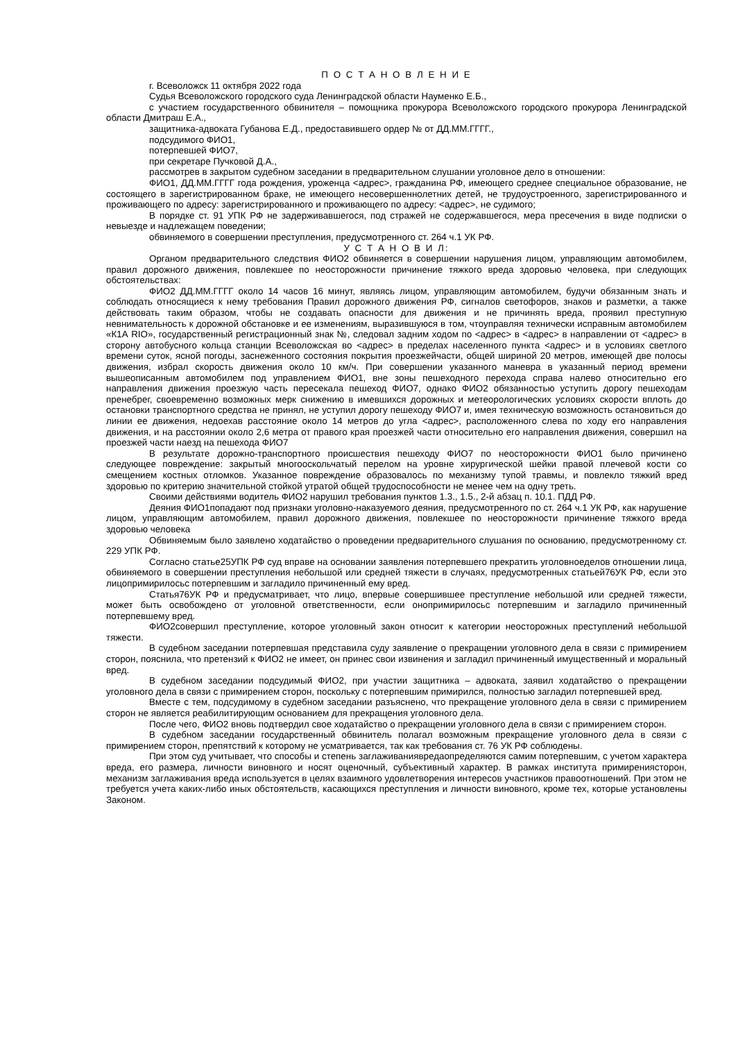П О С Т А Н О В Л Е Н И Е
г. Всеволожск 11 октября 2022 года
Судья Всеволожского городского суда Ленинградской области Науменко Е.Б.,
с участием государственного обвинителя – помощника прокурора Всеволожского городского прокурора Ленинградской области Дмитраш Е.А.,
защитника-адвоката Губанова Е.Д., предоставившего ордер № от ДД.ММ.ГГГГ.,
подсудимого ФИО1,
потерпевшей ФИО7,
при секретаре Пучковой Д.А.,
рассмотрев в закрытом судебном заседании в предварительном слушании уголовное дело в отношении:
ФИО1, ДД.ММ.ГГГГ года рождения, уроженца <адрес>, гражданина РФ, имеющего среднее специальное образование, не состоящего в зарегистрированном браке, не имеющего несовершеннолетних детей, не трудоустроенного, зарегистрированного и проживающего по адресу: зарегистрированного и проживающего по адресу: <адрес>, не судимого;
В порядке ст. 91 УПК РФ не задерживавшегося, под стражей не содержавшегося, мера пресечения в виде подписки о невыезде и надлежащем поведении;
обвиняемого в совершении преступления, предусмотренного ст. 264 ч.1 УК РФ.
У С Т А Н О В И Л:
Органом предварительного следствия ФИО2 обвиняется в совершении нарушения лицом, управляющим автомобилем, правил дорожного движения, повлекшее по неосторожности причинение тяжкого вреда здоровью человека, при следующих обстоятельствах:
ФИО2 ДД.ММ.ГГГГ около 14 часов 16 минут, являясь лицом, управляющим автомобилем, будучи обязанным знать и соблюдать относящиеся к нему требования Правил дорожного движения РФ, сигналов светофоров, знаков и разметки, а также действовать таким образом, чтобы не создавать опасности для движения и не причинять вреда, проявил преступную невнимательность к дорожной обстановке и ее изменениям, выразившуюся в том, чтоуправляя технически исправным автомобилем «К1А RIO», государственный регистрационный знак №, следовал задним ходом по <адрес> в <адрес> в направлении от <адрес> в сторону автобусного кольца станции Всеволожская во <адрес> в пределах населенного пункта <адрес> и в условиях светлого времени суток, ясной погоды, заснеженного состояния покрытия проезжейчасти, общей шириной 20 метров, имеющей две полосы движения, избрал скорость движения около 10 км/ч. При совершении указанного маневра в указанный период времени вышеописанным автомобилем под управлением ФИО1, вне зоны пешеходного перехода справа налево относительно его направления движения проезжую часть пересекала пешеход ФИО7, однако ФИО2 обязанностью уступить дорогу пешеходам пренебрег, своевременно возможных мерк снижению в имевшихся дорожных и метеорологических условиях скорости вплоть до остановки транспортного средства не принял, не уступил дорогу пешеходу ФИО7 и, имея техническую возможность остановиться до линии ее движения, недоехав расстояние около 14 метров до угла <адрес>, расположенного слева по ходу его направления движения, и на расстоянии около 2,6 метра от правого края проезжей части относительно его направления движения, совершил на проезжей части наезд на пешехода ФИО7
В результате дорожно-транспортного происшествия пешеходу ФИО7 по неосторожности ФИО1 было причинено следующее повреждение: закрытый многооскольчатый перелом на уровне хирургической шейки правой плечевой кости со смещением костных отломков. Указанное повреждение образовалось по механизму тупой травмы, и повлекло тяжкий вред здоровью по критерию значительной стойкой утратой общей трудоспособности не менее чем на одну треть.
Своими действиями водитель ФИО2 нарушил требования пунктов 1.3., 1.5., 2-й абзац п. 10.1. ПДД РФ.
Деяния ФИО1попадают под признаки уголовно-наказуемого деяния, предусмотренного по ст. 264 ч.1 УК РФ, как нарушение лицом, управляющим автомобилем, правил дорожного движения, повлекшее по неосторожности причинение тяжкого вреда здоровью человека
Обвиняемым было заявлено ходатайство о проведении предварительного слушания по основанию, предусмотренному ст. 229 УПК РФ.
Согласно статье25УПК РФ суд вправе на основании заявления потерпевшего прекратить уголовноеделов отношении лица, обвиняемого в совершении преступления небольшой или средней тяжести в случаях, предусмотренных статьей76УК РФ, если это лицопримирилосьс потерпевшим и загладило причиненный ему вред.
Статья76УК РФ и предусматривает, что лицо, впервые совершившее преступление небольшой или средней тяжести, может быть освобождено от уголовной ответственности, если онопримирилосьс потерпевшим и загладило причиненный потерпевшему вред.
ФИО2совершил преступление, которое уголовный закон относит к категории неосторожных преступлений небольшой тяжести.
В судебном заседании потерпевшая представила суду заявление о прекращении уголовного дела в связи с примирением сторон, пояснила, что претензий к ФИО2 не имеет, он принес свои извинения и загладил причиненный имущественный и моральный вред.
В судебном заседании подсудимый ФИО2, при участии защитника – адвоката, заявил ходатайство о прекращении уголовного дела в связи с примирением сторон, поскольку с потерпевшим примирился, полностью загладил потерпевшей вред.
Вместе с тем, подсудимому в судебном заседании разъяснено, что прекращение уголовного дела в связи с примирением сторон не является реабилитирующим основанием для прекращения уголовного дела.
После чего, ФИО2 вновь подтвердил свое ходатайство о прекращении уголовного дела в связи с примирением сторон.
В судебном заседании государственный обвинитель полагал возможным прекращение уголовного дела в связи с примирением сторон, препятствий к которому не усматривается, так как требования ст. 76 УК РФ соблюдены.
При этом суд учитывает, что способы и степень заглаживаниявредаопределяются самим потерпевшим, с учетом характера вреда, его размера, личности виновного и носят оценочный, субъективный характер. В рамках института примирениясторон, механизм заглаживания вреда используется в целях взаимного удовлетворения интересов участников правоотношений. При этом не требуется учета каких-либо иных обстоятельств, касающихся преступления и личности виновного, кроме тех, которые установлены Законом.